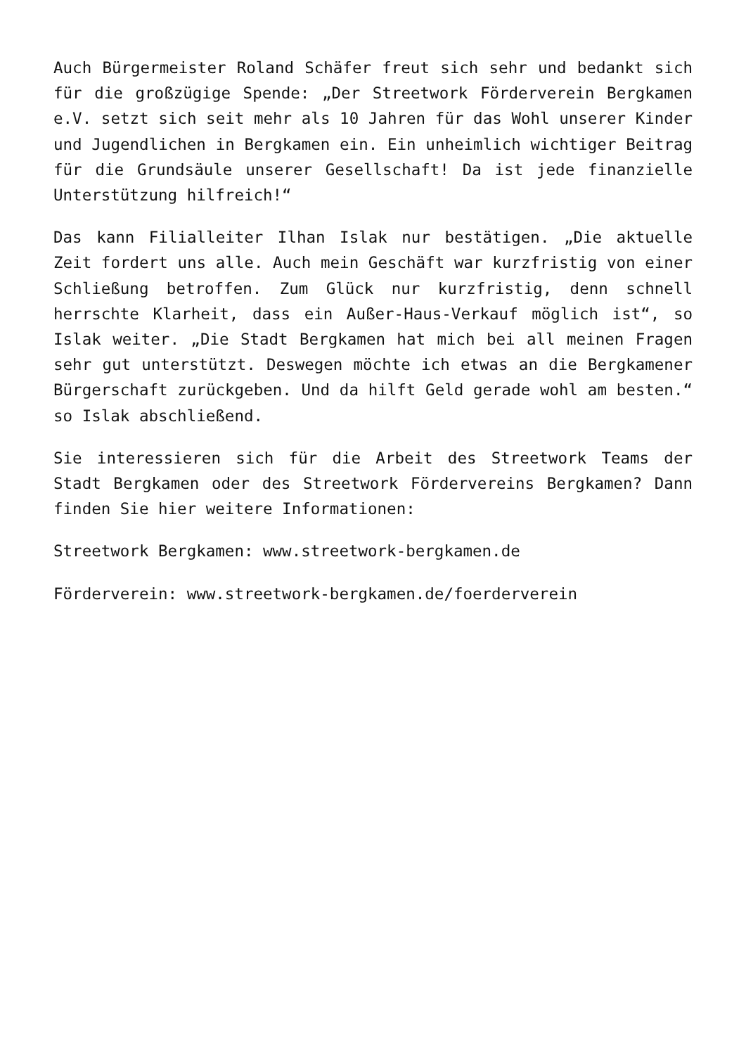Auch Bürgermeister Roland Schäfer freut sich sehr und bedankt sich für die großzügige Spende: „Der Streetwork Förderverein Bergkamen e.V. setzt sich seit mehr als 10 Jahren für das Wohl unserer Kinder und Jugendlichen in Bergkamen ein. Ein unheimlich wichtiger Beitrag für die Grundsäule unserer Gesellschaft! Da ist jede finanzielle Unterstützung hilfreich!“
Das kann Filialleiter Ilhan Islak nur bestätigen. „Die aktuelle Zeit fordert uns alle. Auch mein Geschäft war kurzfristig von einer Schließung betroffen. Zum Glück nur kurzfristig, denn schnell herrschte Klarheit, dass ein Außer-Haus-Verkauf möglich ist“, so Islak weiter. „Die Stadt Bergkamen hat mich bei all meinen Fragen sehr gut unterstützt. Deswegen möchte ich etwas an die Bergkamener Bürgerschaft zurückgeben. Und da hilft Geld gerade wohl am besten.“ so Islak abschließend.
Sie interessieren sich für die Arbeit des Streetwork Teams der Stadt Bergkamen oder des Streetwork Fördervereins Bergkamen? Dann finden Sie hier weitere Informationen:
Streetwork Bergkamen: www.streetwork-bergkamen.de
Förderverein: www.streetwork-bergkamen.de/foerderverein